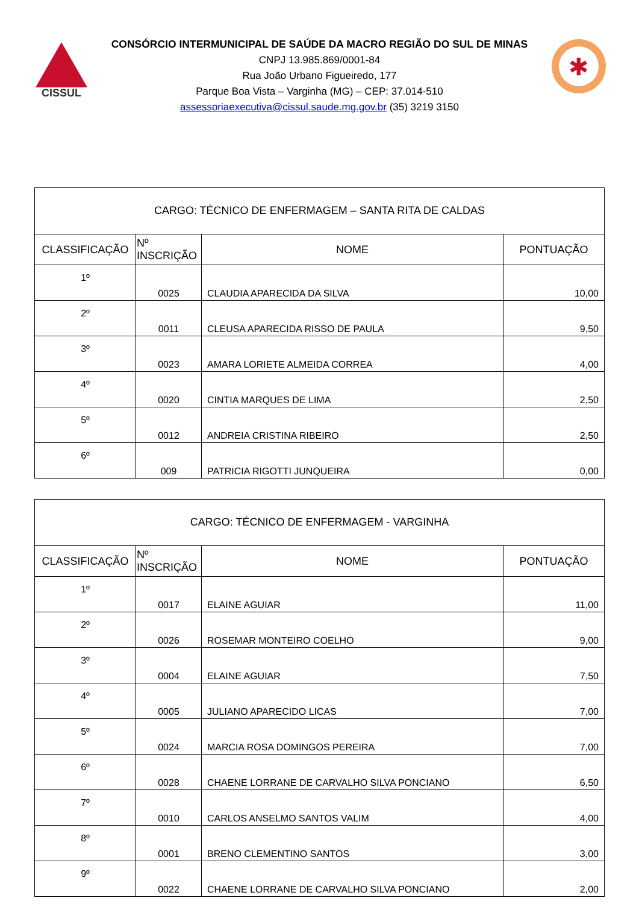CISSUL
CONSÓRCIO INTERMUNICIPAL DE SAÚDE DA MACRO REGIÃO DO SUL DE MINAS
CNPJ 13.985.869/0001-84
Rua João Urbano Figueiredo, 177
Parque Boa Vista – Varginha (MG) – CEP: 37.014-510
assessoriaexecutiva@cissul.saude.mg.gov.br (35) 3219 3150
✱
| CARGO: TÉCNICO DE ENFERMAGEM – SANTA RITA DE CALDAS | | | |
| CLASSIFICAÇÃO | Nº INSCRIÇÃO | NOME | PONTUAÇÃO |
| 1º | 0025 | CLAUDIA APARECIDA DA SILVA | 10,00 |
| 2º | 0011 | CLEUSA APARECIDA RISSO DE PAULA | 9,50 |
| 3º | 0023 | AMARA LORIETE ALMEIDA CORREA | 4,00 |
| 4º | 0020 | CINTIA MARQUES DE LIMA | 2,50 |
| 5º | 0012 | ANDREIA CRISTINA RIBEIRO | 2,50 |
| 6º | 009 | PATRICIA RIGOTTI JUNQUEIRA | 0,00 |
| CARGO: TÉCNICO DE ENFERMAGEM - VARGINHA | | | |
| CLASSIFICAÇÃO | Nº INSCRIÇÃO | NOME | PONTUAÇÃO |
| 1º | 0017 | ELAINE AGUIAR | 11,00 |
| 2º | 0026 | ROSEMAR MONTEIRO COELHO | 9,00 |
| 3º | 0004 | ELAINE AGUIAR | 7,50 |
| 4º | 0005 | JULIANO APARECIDO LICAS | 7,00 |
| 5º | 0024 | MARCIA ROSA DOMINGOS PEREIRA | 7,00 |
| 6º | 0028 | CHAENE LORRANE DE CARVALHO SILVA PONCIANO | 6,50 |
| 7º | 0010 | CARLOS ANSELMO SANTOS VALIM | 4,00 |
| 8º | 0001 | BRENO CLEMENTINO SANTOS | 3,00 |
| 9º | 0022 | CHAENE LORRANE DE CARVALHO SILVA PONCIANO | 2,00 |